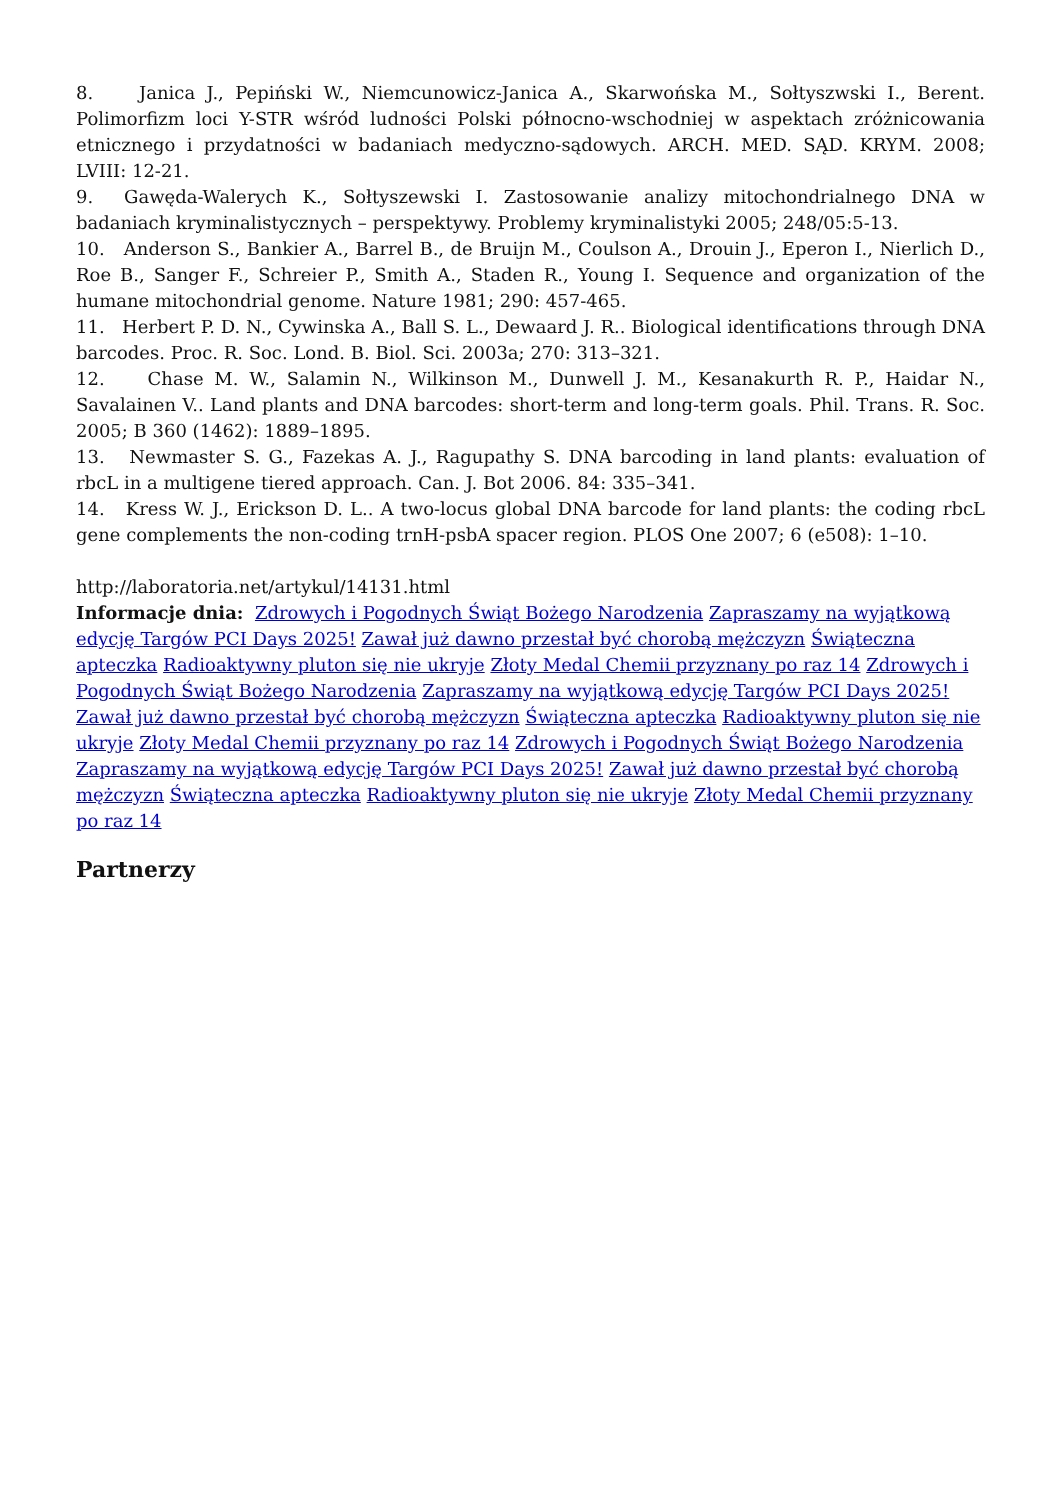8. Janica J., Pepiński W., Niemcunowicz-Janica A., Skarwońska M., Sołtyszwski I., Berent. Polimorfizm loci Y-STR wśród ludności Polski północno-wschodniej w aspektach zróżnicowania etnicznego i przydatności w badaniach medyczno-sądowych. ARCH. MED. SĄD. KRYM. 2008; LVIII: 12-21.
9. Gawęda-Walerych K., Sołtyszewski I. Zastosowanie analizy mitochondrialnego DNA w badaniach kryminalistycznych – perspektywy. Problemy kryminalistyki 2005; 248/05:5-13.
10. Anderson S., Bankier A., Barrel B., de Bruijn M., Coulson A., Drouin J., Eperon I., Nierlich D., Roe B., Sanger F., Schreier P., Smith A., Staden R., Young I. Sequence and organization of the humane mitochondrial genome. Nature 1981; 290: 457-465.
11. Herbert P. D. N., Cywinska A., Ball S. L., Dewaard J. R.. Biological identifications through DNA barcodes. Proc. R. Soc. Lond. B. Biol. Sci. 2003a; 270: 313–321.
12. Chase M. W., Salamin N., Wilkinson M., Dunwell J. M., Kesanakurth R. P., Haidar N., Savalainen V.. Land plants and DNA barcodes: short-term and long-term goals. Phil. Trans. R. Soc. 2005; B 360 (1462): 1889–1895.
13. Newmaster S. G., Fazekas A. J., Ragupathy S. DNA barcoding in land plants: evaluation of rbcL in a multigene tiered approach. Can. J. Bot 2006. 84: 335–341.
14. Kress W. J., Erickson D. L.. A two-locus global DNA barcode for land plants: the coding rbcL gene complements the non-coding trnH-psbA spacer region. PLOS One 2007; 6 (e508): 1–10.
http://laboratoria.net/artykul/14131.html
Informacje dnia: Zdrowych i Pogodnych Świąt Bożego Narodzenia Zapraszamy na wyjątkową edycję Targów PCI Days 2025! Zawał już dawno przestał być chorobą mężczyzn Świąteczna apteczka Radioaktywny pluton się nie ukryje Złoty Medal Chemii przyznany po raz 14 Zdrowych i Pogodnych Świąt Bożego Narodzenia Zapraszamy na wyjątkową edycję Targów PCI Days 2025! Zawał już dawno przestał być chorobą mężczyzn Świąteczna apteczka Radioaktywny pluton się nie ukryje Złoty Medal Chemii przyznany po raz 14 Zdrowych i Pogodnych Świąt Bożego Narodzenia Zapraszamy na wyjątkową edycję Targów PCI Days 2025! Zawał już dawno przestał być chorobą mężczyzn Świąteczna apteczka Radioaktywny pluton się nie ukryje Złoty Medal Chemii przyznany po raz 14
Partnerzy